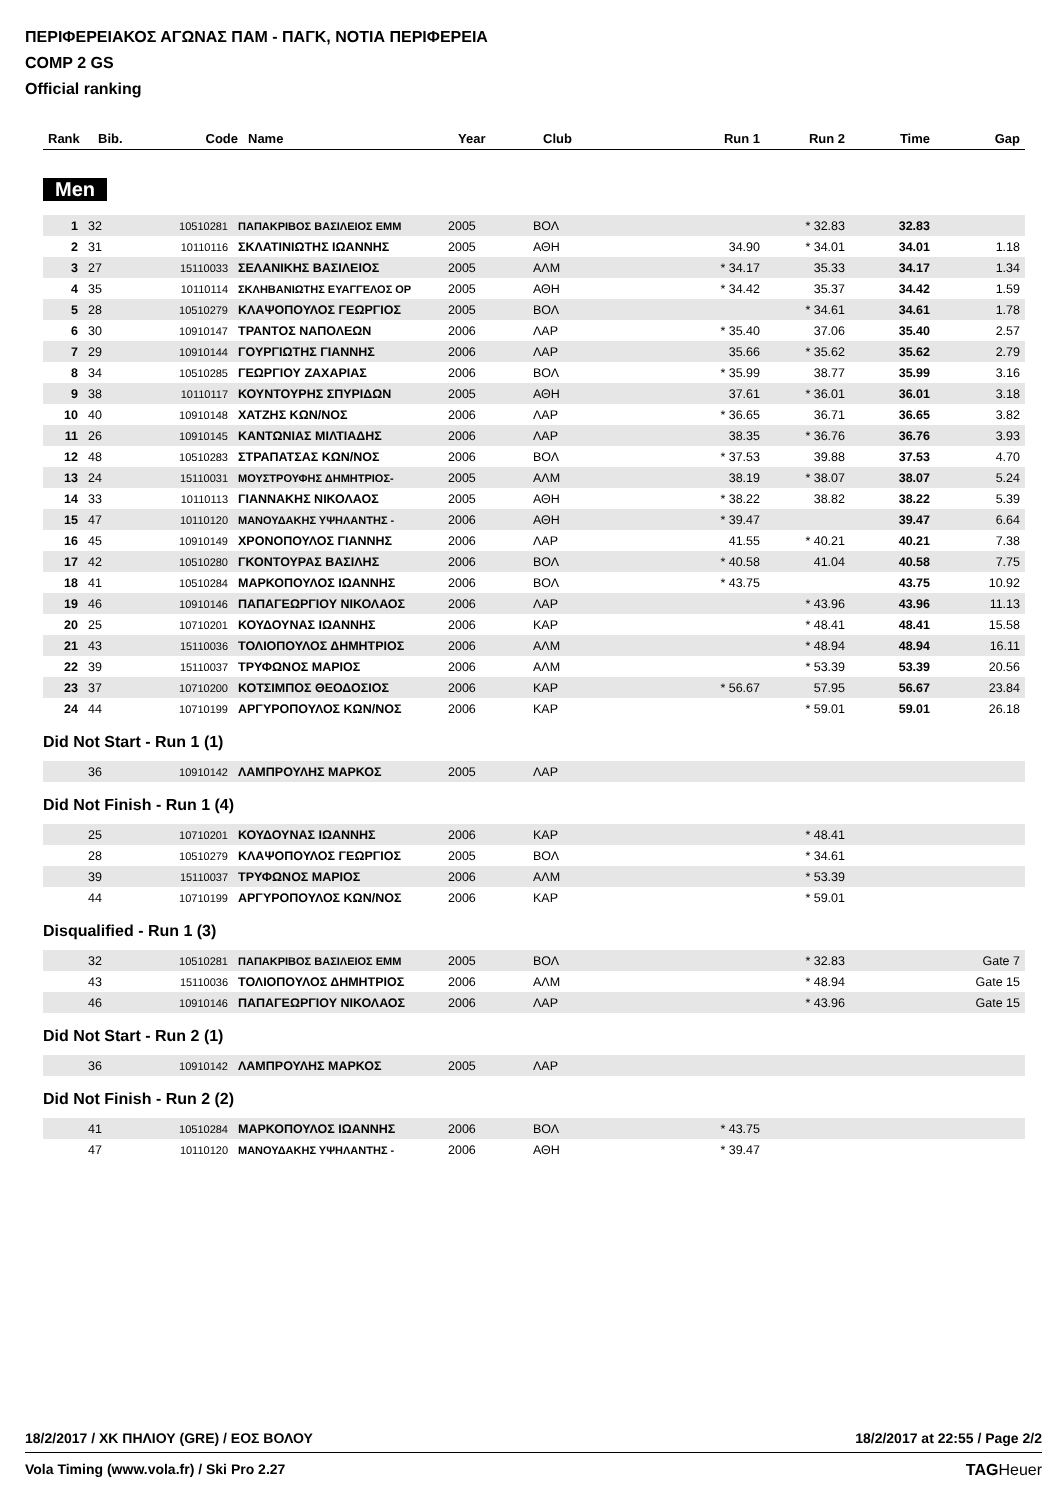ΠΕΡΙΦΕΡΕΙΑΚΟΣ ΑΓΩΝΑΣ ΠΑΜ - ΠΑΓΚ, ΝΟΤΙΑ ΠΕΡΙΦΕΡΕΙΑ
COMP 2 GS
Official ranking
| Rank | Bib. | Code | Name | Year | Club | Run 1 | Run 2 | Time | Gap |
| --- | --- | --- | --- | --- | --- | --- | --- | --- | --- |
Men
| 1 | 32 | 10510281 | ΠΑΠΑΚΡΙΒΟΣ ΒΑΣΙΛΕΙΟΣ ΕΜΜ | 2005 | ΒΟΛ | | * 32.83 | 32.83 | |
| 2 | 31 | 10110116 | ΣΚΛΑΤΙΝΙΩΤΗΣ ΙΩΑΝΝΗΣ | 2005 | ΑΘΗ | 34.90 | * 34.01 | 34.01 | 1.18 |
| 3 | 27 | 15110033 | ΣΕΛΑΝΙΚΗΣ ΒΑΣΙΛΕΙΟΣ | 2005 | ΑΛΜ | * 34.17 | 35.33 | 34.17 | 1.34 |
| 4 | 35 | 10110114 | ΣΚΛΗΒΑΝΙΩΤΗΣ ΕΥΑΓΓΕΛΟΣ ΟΡ | 2005 | ΑΘΗ | * 34.42 | 35.37 | 34.42 | 1.59 |
| 5 | 28 | 10510279 | ΚΛΑΨΟΠΟΥΛΟΣ ΓΕΩΡΓΙΟΣ | 2005 | ΒΟΛ | | * 34.61 | 34.61 | 1.78 |
| 6 | 30 | 10910147 | ΤΡΑΝΤΟΣ ΝΑΠΟΛΕΩΝ | 2006 | ΛΑΡ | * 35.40 | 37.06 | 35.40 | 2.57 |
| 7 | 29 | 10910144 | ΓΟΥΡΓΙΩΤΗΣ ΓΙΑΝΝΗΣ | 2006 | ΛΑΡ | 35.66 | * 35.62 | 35.62 | 2.79 |
| 8 | 34 | 10510285 | ΓΕΩΡΓΙΟΥ ΖΑΧΑΡΙΑΣ | 2006 | ΒΟΛ | * 35.99 | 38.77 | 35.99 | 3.16 |
| 9 | 38 | 10110117 | ΚΟΥΝΤΟΥΡΗΣ ΣΠΥΡΙΔΩΝ | 2005 | ΑΘΗ | 37.61 | * 36.01 | 36.01 | 3.18 |
| 10 | 40 | 10910148 | ΧΑΤΖΗΣ ΚΩΝ/ΝΟΣ | 2006 | ΛΑΡ | * 36.65 | 36.71 | 36.65 | 3.82 |
| 11 | 26 | 10910145 | ΚΑΝΤΩΝΙΑΣ ΜΙΛΤΙΑΔΗΣ | 2006 | ΛΑΡ | 38.35 | * 36.76 | 36.76 | 3.93 |
| 12 | 48 | 10510283 | ΣΤΡΑΠΑΤΣΑΣ ΚΩΝ/ΝΟΣ | 2006 | ΒΟΛ | * 37.53 | 39.88 | 37.53 | 4.70 |
| 13 | 24 | 15110031 | ΜΟΥΣΤΡΟΥΦΗΣ ΔΗΜΗΤΡΙΟΣ- | 2005 | ΑΛΜ | 38.19 | * 38.07 | 38.07 | 5.24 |
| 14 | 33 | 10110113 | ΓΙΑΝΝΑΚΗΣ ΝΙΚΟΛΑΟΣ | 2005 | ΑΘΗ | * 38.22 | 38.82 | 38.22 | 5.39 |
| 15 | 47 | 10110120 | ΜΑΝΟΥΔΑΚΗΣ ΥΨΗΛΑΝΤΗΣ - | 2006 | ΑΘΗ | * 39.47 | | 39.47 | 6.64 |
| 16 | 45 | 10910149 | ΧΡΟΝΟΠΟΥΛΟΣ ΓΙΑΝΝΗΣ | 2006 | ΛΑΡ | 41.55 | * 40.21 | 40.21 | 7.38 |
| 17 | 42 | 10510280 | ΓΚΟΝΤΟΥΡΑΣ ΒΑΣΙΛΗΣ | 2006 | ΒΟΛ | * 40.58 | 41.04 | 40.58 | 7.75 |
| 18 | 41 | 10510284 | ΜΑΡΚΟΠΟΥΛΟΣ ΙΩΑΝΝΗΣ | 2006 | ΒΟΛ | * 43.75 | | 43.75 | 10.92 |
| 19 | 46 | 10910146 | ΠΑΠΑΓΕΩΡΓΙΟΥ ΝΙΚΟΛΑΟΣ | 2006 | ΛΑΡ | | * 43.96 | 43.96 | 11.13 |
| 20 | 25 | 10710201 | ΚΟΥΔΟΥΝΑΣ ΙΩΑΝΝΗΣ | 2006 | ΚΑΡ | | * 48.41 | 48.41 | 15.58 |
| 21 | 43 | 15110036 | ΤΟΛΙΟΠΟΥΛΟΣ ΔΗΜΗΤΡΙΟΣ | 2006 | ΑΛΜ | | * 48.94 | 48.94 | 16.11 |
| 22 | 39 | 15110037 | ΤΡΥΦΩΝΟΣ ΜΑΡΙΟΣ | 2006 | ΑΛΜ | | * 53.39 | 53.39 | 20.56 |
| 23 | 37 | 10710200 | ΚΟΤΣΙΜΠΟΣ ΘΕΟΔΟΣΙΟΣ | 2006 | ΚΑΡ | * 56.67 | 57.95 | 56.67 | 23.84 |
| 24 | 44 | 10710199 | ΑΡΓΥΡΟΠΟΥΛΟΣ ΚΩΝ/ΝΟΣ | 2006 | ΚΑΡ | | * 59.01 | 59.01 | 26.18 |
Did Not Start - Run 1 (1)
| | 36 | 10910142 | ΛΑΜΠΡΟΥΛΗΣ ΜΑΡΚΟΣ | 2005 | ΛΑΡ | | | | |
Did Not Finish - Run 1 (4)
| | 25 | 10710201 | ΚΟΥΔΟΥΝΑΣ ΙΩΑΝΝΗΣ | 2006 | ΚΑΡ | | * 48.41 | | |
| | 28 | 10510279 | ΚΛΑΨΟΠΟΥΛΟΣ ΓΕΩΡΓΙΟΣ | 2005 | ΒΟΛ | | * 34.61 | | |
| | 39 | 15110037 | ΤΡΥΦΩΝΟΣ ΜΑΡΙΟΣ | 2006 | ΑΛΜ | | * 53.39 | | |
| | 44 | 10710199 | ΑΡΓΥΡΟΠΟΥΛΟΣ ΚΩΝ/ΝΟΣ | 2006 | ΚΑΡ | | * 59.01 | | |
Disqualified - Run 1 (3)
| | 32 | 10510281 | ΠΑΠΑΚΡΙΒΟΣ ΒΑΣΙΛΕΙΟΣ ΕΜΜ | 2005 | ΒΟΛ | | * 32.83 | | Gate 7 |
| | 43 | 15110036 | ΤΟΛΙΟΠΟΥΛΟΣ ΔΗΜΗΤΡΙΟΣ | 2006 | ΑΛΜ | | * 48.94 | | Gate 15 |
| | 46 | 10910146 | ΠΑΠΑΓΕΩΡΓΙΟΥ ΝΙΚΟΛΑΟΣ | 2006 | ΛΑΡ | | * 43.96 | | Gate 15 |
Did Not Start - Run 2 (1)
| | 36 | 10910142 | ΛΑΜΠΡΟΥΛΗΣ ΜΑΡΚΟΣ | 2005 | ΛΑΡ | | | | |
Did Not Finish - Run 2 (2)
| | 41 | 10510284 | ΜΑΡΚΟΠΟΥΛΟΣ ΙΩΑΝΝΗΣ | 2006 | ΒΟΛ | * 43.75 | | | |
| | 47 | 10110120 | ΜΑΝΟΥΔΑΚΗΣ ΥΨΗΛΑΝΤΗΣ - | 2006 | ΑΘΗ | * 39.47 | | | |
18/2/2017 / ΧΚ ΠΗΛΙΟΥ (GRE) / ΕΟΣ ΒΟΛΟΥ 18/2/2017 at 22:55 / Page 2/2
Vola Timing (www.vola.fr) / Ski Pro 2.27 TAGHeuer